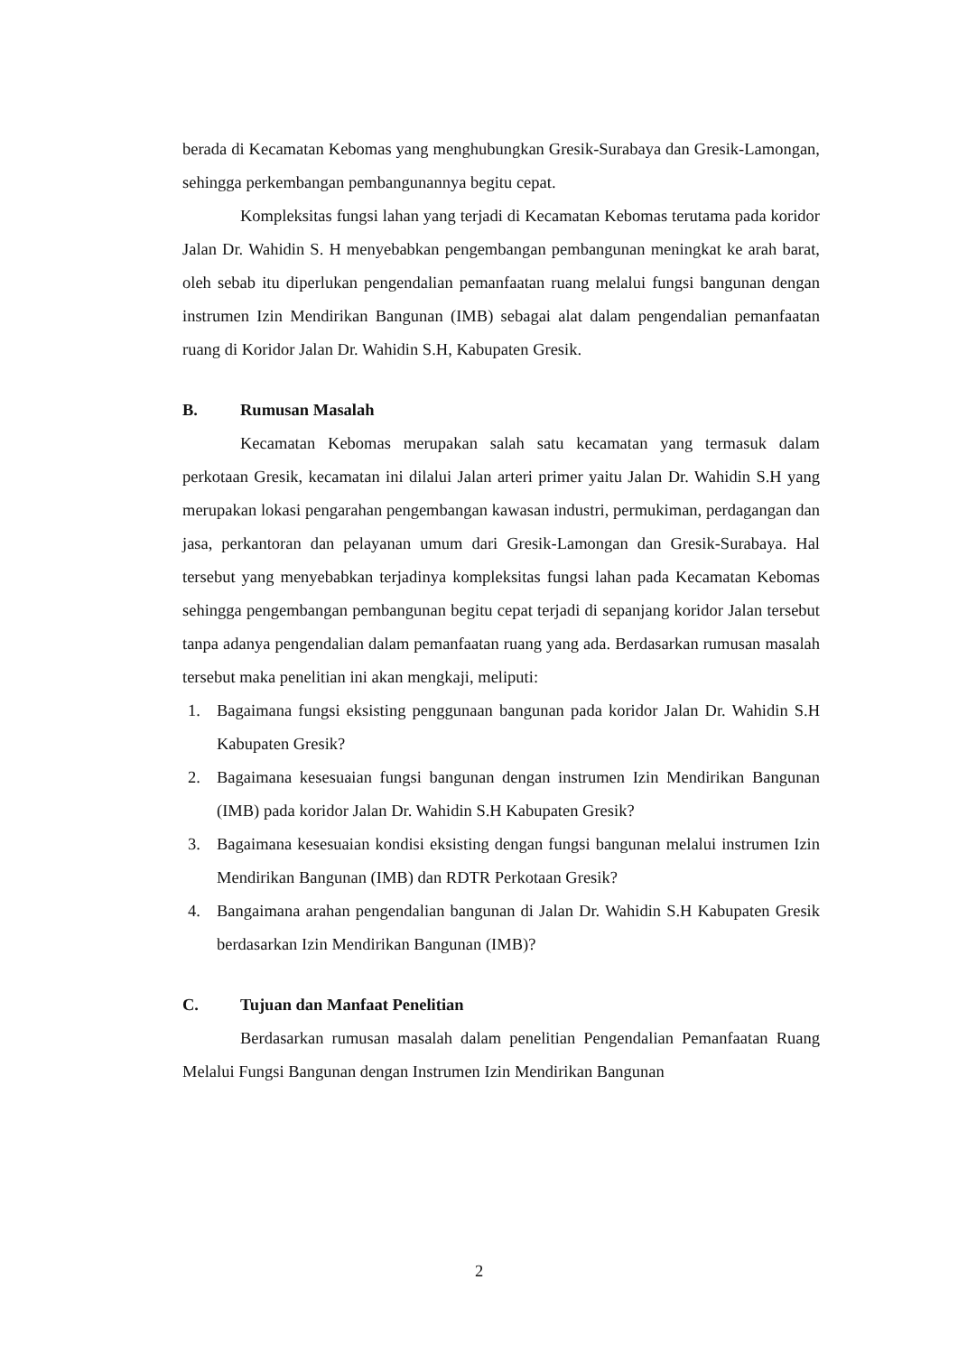berada di Kecamatan Kebomas yang menghubungkan Gresik-Surabaya dan Gresik-Lamongan, sehingga perkembangan pembangunannya begitu cepat.
Kompleksitas fungsi lahan yang terjadi di Kecamatan Kebomas terutama pada koridor Jalan Dr. Wahidin S. H menyebabkan pengembangan pembangunan meningkat ke arah barat, oleh sebab itu diperlukan pengendalian pemanfaatan ruang melalui fungsi bangunan dengan instrumen Izin Mendirikan Bangunan (IMB) sebagai alat dalam pengendalian pemanfaatan ruang di Koridor Jalan Dr. Wahidin S.H, Kabupaten Gresik.
B. Rumusan Masalah
Kecamatan Kebomas merupakan salah satu kecamatan yang termasuk dalam perkotaan Gresik, kecamatan ini dilalui Jalan arteri primer yaitu Jalan Dr. Wahidin S.H yang merupakan lokasi pengarahan pengembangan kawasan industri, permukiman, perdagangan dan jasa, perkantoran dan pelayanan umum dari Gresik-Lamongan dan Gresik-Surabaya. Hal tersebut yang menyebabkan terjadinya kompleksitas fungsi lahan pada Kecamatan Kebomas sehingga pengembangan pembangunan begitu cepat terjadi di sepanjang koridor Jalan tersebut tanpa adanya pengendalian dalam pemanfaatan ruang yang ada. Berdasarkan rumusan masalah tersebut maka penelitian ini akan mengkaji, meliputi:
1. Bagaimana fungsi eksisting penggunaan bangunan pada koridor Jalan Dr. Wahidin S.H Kabupaten Gresik?
2. Bagaimana kesesuaian fungsi bangunan dengan instrumen Izin Mendirikan Bangunan (IMB) pada koridor Jalan Dr. Wahidin S.H Kabupaten Gresik?
3. Bagaimana kesesuaian kondisi eksisting dengan fungsi bangunan melalui instrumen Izin Mendirikan Bangunan (IMB) dan RDTR Perkotaan Gresik?
4. Bangaimana arahan pengendalian bangunan di Jalan Dr. Wahidin S.H Kabupaten Gresik berdasarkan Izin Mendirikan Bangunan (IMB)?
C. Tujuan dan Manfaat Penelitian
Berdasarkan rumusan masalah dalam penelitian Pengendalian Pemanfaatan Ruang Melalui Fungsi Bangunan dengan Instrumen Izin Mendirikan Bangunan
2